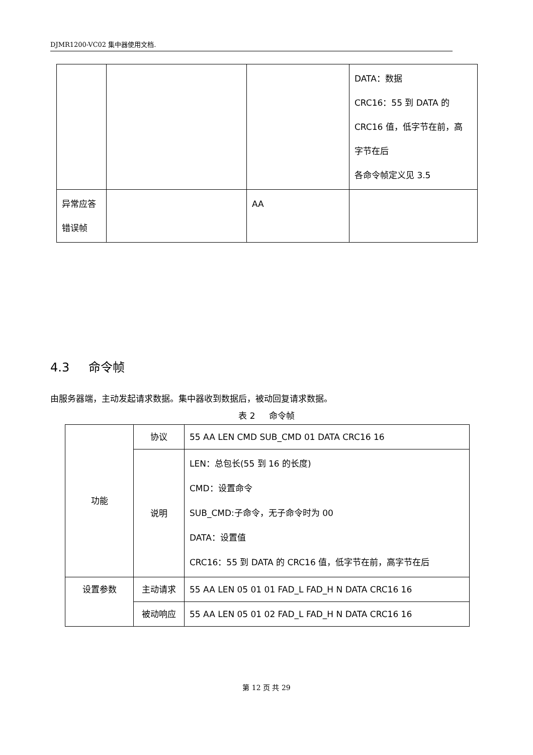DJMR1200-VC02 集中器使用文档.
| | | | DATA：数据 CRC16：55 到 DATA 的 CRC16 值，低字节在前，高 字节在后 各命令帧定义见 3.5 |
| 异常应答 错误帧 | | AA | |
4.3 命令帧
由服务器端，主动发起请求数据。集中器收到数据后，被动回复请求数据。
表 2 命令帧
| 功能 | 协议 | 55 AA LEN CMD SUB_CMD 01 DATA CRC16 16 |
| | 说明 | LEN：总包长(55 到 16 的长度) CMD：设置命令 SUB_CMD:子命令，无子命令时为 00 DATA：设置值 CRC16：55 到 DATA 的 CRC16 值，低字节在前，高字节在后 |
| 设置参数 | 主动请求 | 55 AA LEN 05 01 01 FAD_L FAD_H N DATA CRC16 16 |
| | 被动响应 | 55 AA LEN 05 01 02 FAD_L FAD_H N DATA CRC16 16 |
第 12 页 共 29